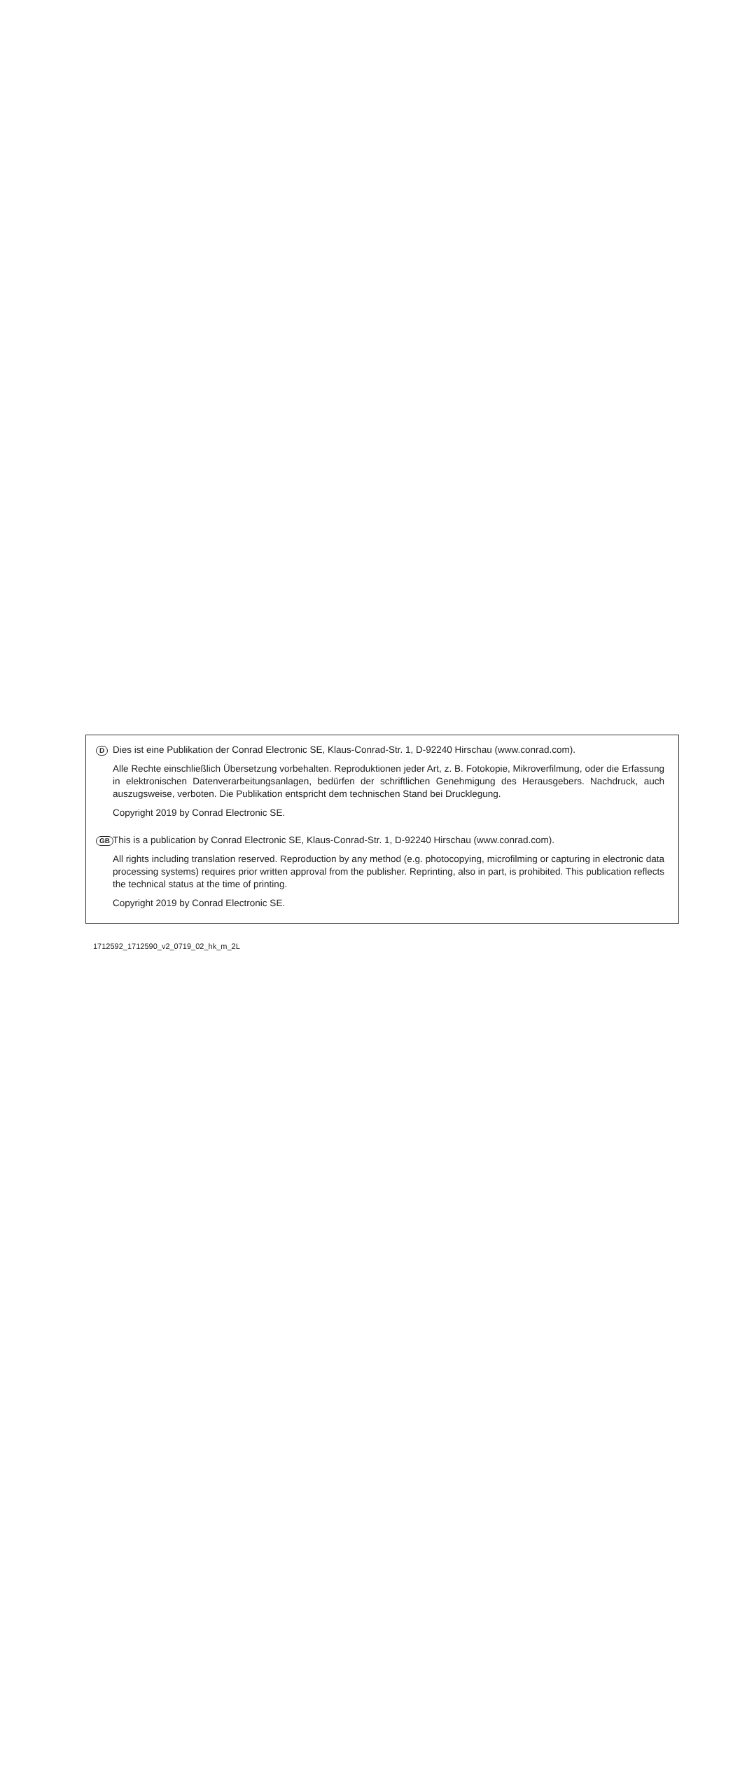D
Dies ist eine Publikation der Conrad Electronic SE, Klaus-Conrad-Str. 1, D-92240 Hirschau (www.conrad.com).
Alle Rechte einschließlich Übersetzung vorbehalten. Reproduktionen jeder Art, z. B. Fotokopie, Mikroverfilmung, oder die Erfassung in elektronischen Datenverarbeitungsanlagen, bedürfen der schriftlichen Genehmigung des Herausgebers. Nachdruck, auch auszugsweise, verboten. Die Publikation entspricht dem technischen Stand bei Drucklegung.
Copyright 2019 by Conrad Electronic SE.
GB
This is a publication by Conrad Electronic SE, Klaus-Conrad-Str. 1, D-92240 Hirschau (www.conrad.com).
All rights including translation reserved. Reproduction by any method (e.g. photocopying, microfilming or capturing in electronic data processing systems) requires prior written approval from the publisher. Reprinting, also in part, is prohibited. This publication reflects the technical status at the time of printing.
Copyright 2019 by Conrad Electronic SE.
1712592_1712590_v2_0719_02_hk_m_2L